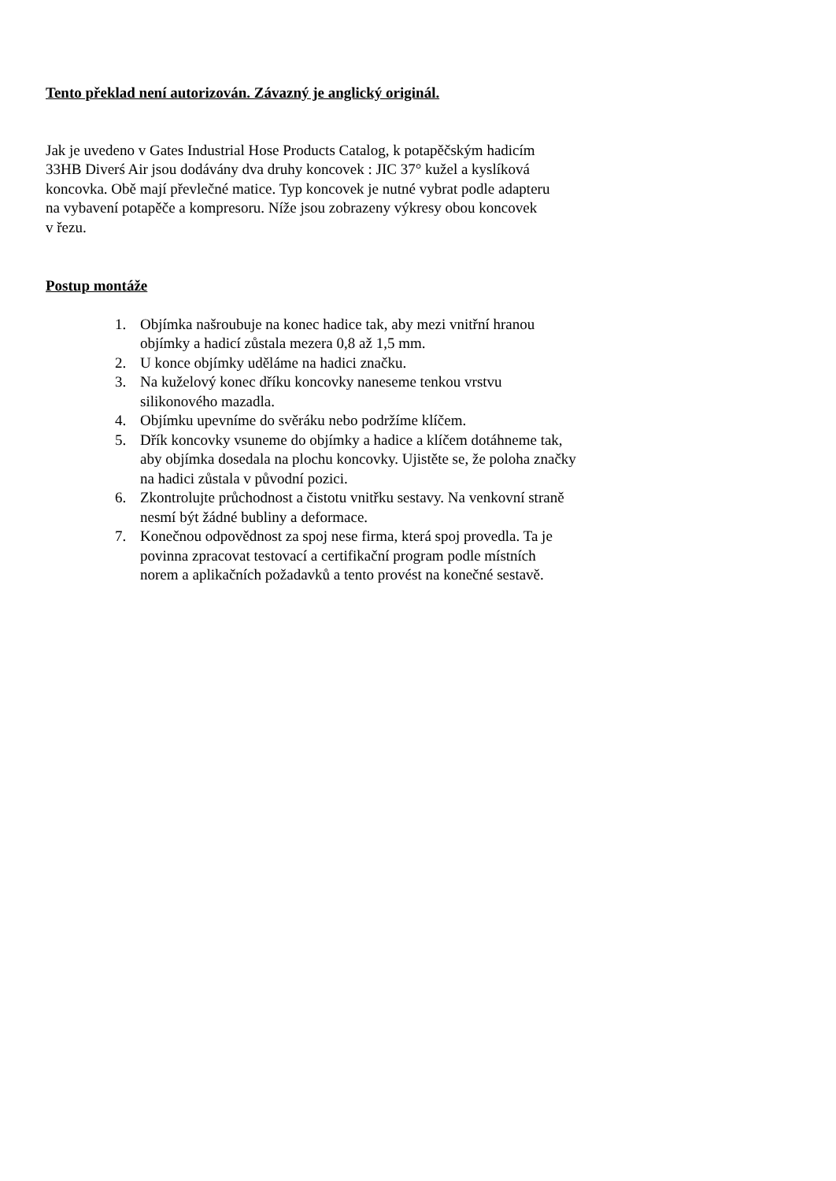Tento překlad není autorizován. Závazný je anglický originál.
Jak je uvedeno v Gates Industrial Hose Products Catalog, k potapěčským hadicím
33HB Diverś Air jsou dodávány dva druhy koncovek : JIC 37° kužel a kyslíková
koncovka. Obě mají převlečné matice. Typ koncovek je nutné vybrat podle adapteru
na vybavení potapěče a kompresoru. Níže jsou zobrazeny výkresy obou koncovek
v řezu.
Postup montáže
1. Objímka našroubuje na konec hadice tak, aby mezi vnitřní hranou
objímky a hadicí zůstala mezera 0,8 až 1,5 mm.
2. U konce objímky uděláme na hadici značku.
3. Na kuželový konec dříku koncovky naneseme tenkou vrstvu
silikonového mazadla.
4. Objímku upevníme do svěráku nebo podržíme klíčem.
5. Dřík koncovky vsuneme do objímky a hadice a klíčem dotáhneme tak,
aby objímka dosedala na plochu koncovky. Ujistěte se, že poloha značky
na hadici zůstala v původní pozici.
6. Zkontrolujte průchodnost a čistotu vnitřku sestavy. Na venkovní straně
nesmí být žádné bubliny a deformace.
7. Konečnou odpovědnost za spoj nese firma, která spoj provedla. Ta je
povinna zpracovat testovací a certifikační program podle místních
norem a aplikačních požadavků a tento provést na konečné sestavě.